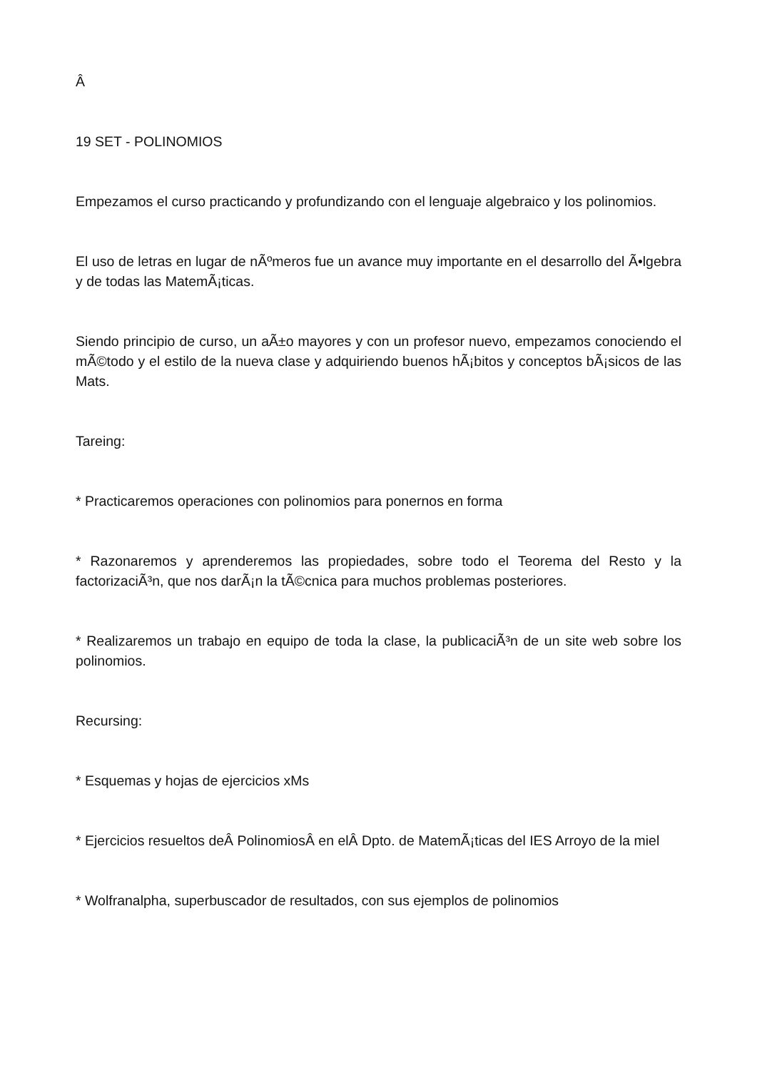Â
19 SET - POLINOMIOS
Empezamos el curso practicando y profundizando con el lenguaje algebraico y los polinomios.
El uso de letras en lugar de nÃºmeros fue un avance muy importante en el desarrollo del Ã•lgebra y de todas las MatemÃ¡ticas.
Siendo principio de curso, un aÃ±o mayores y con un profesor nuevo, empezamos conociendo el mÃ©todo y el estilo de la nueva clase y adquiriendo buenos hÃ¡bitos y conceptos bÃ¡sicos de las Mats.
Tareing:
* Practicaremos operaciones con polinomios para ponernos en forma
* Razonaremos y aprenderemos las propiedades, sobre todo el Teorema del Resto y la factorizaciÃ³n, que nos darÃ¡n la tÃ©cnica para muchos problemas posteriores.
* Realizaremos un trabajo en equipo de toda la clase, la publicaciÃ³n de un site web sobre los polinomios.
Recursing:
* Esquemas y hojas de ejercicios xMs
* Ejercicios resueltos deÂ PolinomiosÂ en elÂ Dpto. de MatemÃ¡ticas del IES Arroyo de la miel
* Wolfranalpha, superbuscador de resultados, con sus ejemplos de polinomios